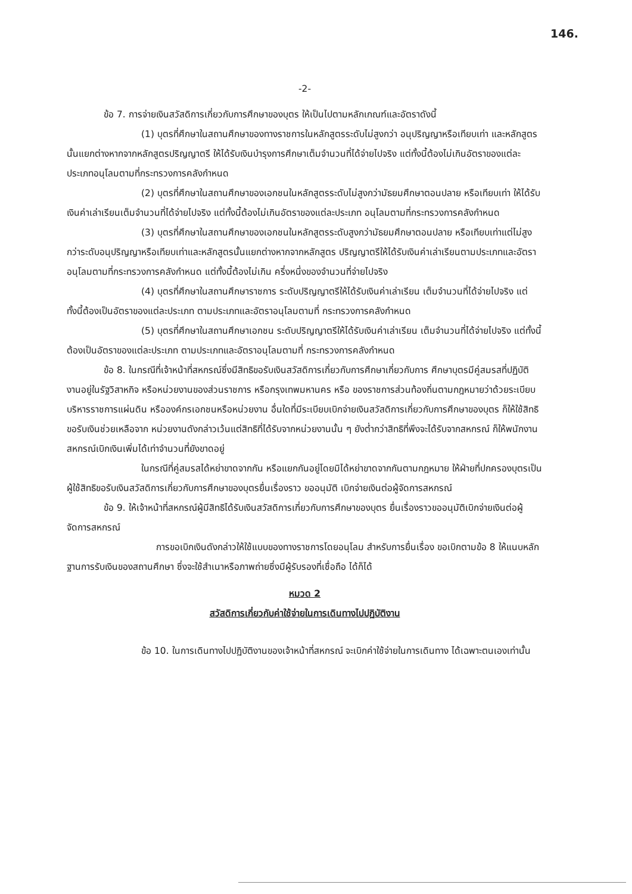146.
-2-
ข้อ 7. การจ่ายเงินสวัสดิการเกี่ยวกับการศึกษาของบุตร ให้เป็นไปตามหลักเกณฑ์และอัตราดังนี้
(1) บุตรที่ศึกษาในสถานศึกษาของทางราชการในหลักสูตรระดับไม่สูงกว่า อนุปริญญาหรือเทียบเท่า และหลักสูตรนั้นแยกต่างหากจากหลักสูตรปริญญาตรี ให้ได้รับเงินบำรุงการศึกษาเต็มจำนวนที่ได้จ่ายไปจริง แต่ทั้งนี้ต้องไม่เกินอัตราของแต่ละประเภทอนุโลมตามที่กระทรวงการคลังกำหนด
(2) บุตรที่ศึกษาในสถานศึกษาของเอกชนในหลักสูตรระดับไม่สูงกว่ามัธยมศึกษาตอนปลาย หรือเทียบเท่า ให้ได้รับเงินค่าเล่าเรียนเต็มจำนวนที่ได้จ่ายไปจริง แต่ทั้งนี้ต้องไม่เกินอัตราของแต่ละประเภท อนุโลมตามที่กระทรวงการคลังกำหนด
(3) บุตรที่ศึกษาในสถานศึกษาของเอกชนในหลักสูตรระดับสูงกว่ามัธยมศึกษาตอนปลาย หรือเทียบเท่าแต่ไม่สูงกว่าระดับอนุปริญญาหรือเทียบเท่าและหลักสูตรนั้นแยกต่างหากจากหลักสูตร ปริญญาตรีให้ได้รับเงินค่าเล่าเรียนตามประเภทและอัตราอนุโลมตามที่กระทรวงการคลังกำหนด แต่ทั้งนี้ต้องไม่เกิน ครึ่งหนึ่งของจำนวนที่จ่ายไปจริง
(4) บุตรที่ศึกษาในสถานศึกษาราชการ ระดับปริญญาตรีให้ได้รับเงินค่าเล่าเรียน เต็มจำนวนที่ได้จ่ายไปจริง แต่ทั้งนี้ต้องเป็นอัตราของแต่ละประเภท ตามประเภทและอัตราอนุโลมตามที่ กระทรวงการคลังกำหนด
(5) บุตรที่ศึกษาในสถานศึกษาเอกชน ระดับปริญญาตรีให้ได้รับเงินค่าเล่าเรียน เต็มจำนวนที่ได้จ่ายไปจริง แต่ทั้งนี้ต้องเป็นอัตราของแต่ละประเภท ตามประเภทและอัตราอนุโลมตามที่ กระทรวงการคลังกำหนด
ข้อ 8. ในกรณีที่เจ้าหน้าที่สหกรณ์ซึ่งมีสิทธิขอรับเงินสวัสดิการเกี่ยวกับการศึกษาเกี่ยวกับการ ศึกษาบุตรมีคู่สมรสที่ปฏิบัติงานอยู่ในรัฐวิสาหกิจ หรือหน่วยงานของส่วนราชการ หรือกรุงเทพมหานคร หรือ ของราชการส่วนท้องถิ่นตามกฎหมายว่าด้วยระเบียบบริหารราชการแผ่นดิน หรือองค์กรเอกชนหรือหน่วยงาน อื่นใดที่มีระเบียบเบิกจ่ายเงินสวัสดิการเกี่ยวกับการศึกษาของบุตร ก็ให้ใช้สิทธิขอรับเงินช่วยเหลือจาก หน่วยงานดังกล่าวเว้นแต่สิทธิที่ได้รับจากหน่วยงานนั้น ๆ ยังต่ำกว่าสิทธิที่พึงจะได้รับจากสหกรณ์ ก็ให้พนักงานสหกรณ์เบิกเงินเพิ่มได้เท่าจำนวนที่ยังขาดอยู่
ในกรณีที่คู่สมรสได้หย่าขาดจากกัน หรือแยกกันอยู่โดยมิได้หย่าขาดจากกันตามกฎหมาย ให้ฝ่ายที่ปกครองบุตรเป็นผู้ใช้สิทธิขอรับเงินสวัสดิการเกี่ยวกับการศึกษาของบุตรยื่นเรื่องราว ขออนุมัติ เบิกจ่ายเงินต่อผู้จัดการสหกรณ์
ข้อ 9. ให้เจ้าหน้าที่สหกรณ์ผู้มีสิทธิได้รับเงินสวัสดิการเกี่ยวกับการศึกษาของบุตร ยื่นเรื่องราวขออนุมัติเบิกจ่ายเงินต่อผู้จัดการสหกรณ์
การขอเบิกเงินดังกล่าวให้ใช้แบบของทางราชการโดยอนุโลม สำหรับการยื่นเรื่อง ขอเบิกตามข้อ 8 ให้แนบหลักฐานการรับเงินของสถานศึกษา ซึ่งจะใช้สำเนาหรือภาพถ่ายซึ่งมีผู้รับรองที่เชื่อถือ ได้ก็ได้
หมวด 2
สวัสดิการเกี่ยวกับค่าใช้จ่ายในการเดินทางไปปฏิบัติงาน
ข้อ 10. ในการเดินทางไปปฏิบัติงานของเจ้าหน้าที่สหกรณ์ จะเบิกค่าใช้จ่ายในการเดินทาง ได้เฉพาะตนเองเท่านั้น